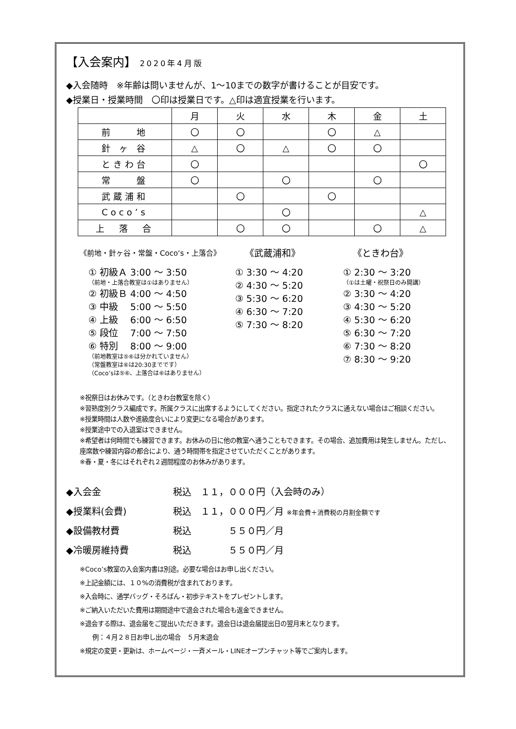【入会案内】 2020年4月版
◆入会随時　※年齢は問いませんが、1～10までの数字が書けることが目安です。
◆授業日・授業時間　〇印は授業日です。△印は適宜授業を行います。
| | 月 | 火 | 水 | 木 | 金 | 土 |
| --- | --- | --- | --- | --- | --- | --- |
| 前 地 | 〇 | 〇 | | 〇 | △ | |
| 針 ヶ 谷 | △ | 〇 | △ | 〇 | 〇 | |
| ときわ台 | 〇 | | | | | 〇 |
| 常 盤 | 〇 | | 〇 | | 〇 | |
| 武蔵浦和 | | 〇 | | 〇 | | |
| Coco’s | | | 〇 | | | △ |
| 上 落 合 | | 〇 | 〇 | | 〇 | △ |
《前地・針ヶ谷・常盤・Coco‘s・上落合》
① 初級Ａ 3:00 ～ 3:50
（前地・上落合教室は①はありません）
② 初級Ｂ 4:00 ～ 4:50
③ 中級　 5:00 ～ 5:50
④ 上級　 6:00 ～ 6:50
⑤ 段位　 7:00 ～ 7:50
⑥ 特別　 8:00 ～ 9:00
（前地教室は⑤⑥は分かれていません）
（常盤教室は⑥は20:30までです）
（Coco’sは⑤⑥、上落合は⑥はありません）
《武蔵浦和》
① 3:30 ～ 4:20
② 4:30 ～ 5:20
③ 5:30 ～ 6:20
④ 6:30 ～ 7:20
⑤ 7:30 ～ 8:20
《ときわ台》
① 2:30 ～ 3:20
（①は土曜・祝祭日のみ開講）
② 3:30 ～ 4:20
③ 4:30 ～ 5:20
④ 5:30 ～ 6:20
⑤ 6:30 ～ 7:20
⑥ 7:30 ～ 8:20
⑦ 8:30 ～ 9:20
※祝祭日はお休みです。（ときわ台教室を除く）
※習熟度別クラス編成です。所属クラスに出席するようにしてください。指定されたクラスに通えない場合はご相談ください。
※授業時間は人数や進級度合いにより変更になる場合があります。
※授業途中での入退室はできません。
※希望者は何時間でも練習できます。お休みの日に他の教室へ通うこともできます。その場合、追加費用は発生しません。ただし、座席数や練習内容の都合により、通う時間帯を指定させていただくことがあります。
※春・夏・冬にはそれぞれ２週間程度のお休みがあります。
◆入会金 税込　１１，０００円（入会時のみ）
◆授業料(会費) 税込　１１，０００円／月 ※年会費＋消費税の月割金額です
◆設備教材費 税込　　　　５５０円／月
◆冷暖房維持費 税込　　　　５５０円／月
※Coco’s教室の入会案内書は別途。必要な場合はお申し出ください。
※上記金額には、１０%の消費税が含まれております。
※入会時に、通学バッグ・そろばん・初歩テキストをプレゼントします。
※ご納入いただいた費用は期間途中で退会された場合も返金できません。
※退会する際は、退会届をご提出いただきます。退会日は退会届提出日の翌月末となります。
　　例：４月２８日お申し出の場合　５月末退会
※規定の変更・更新は、ホームページ・一斉メール・LINEオープンチャット等でご案内します。